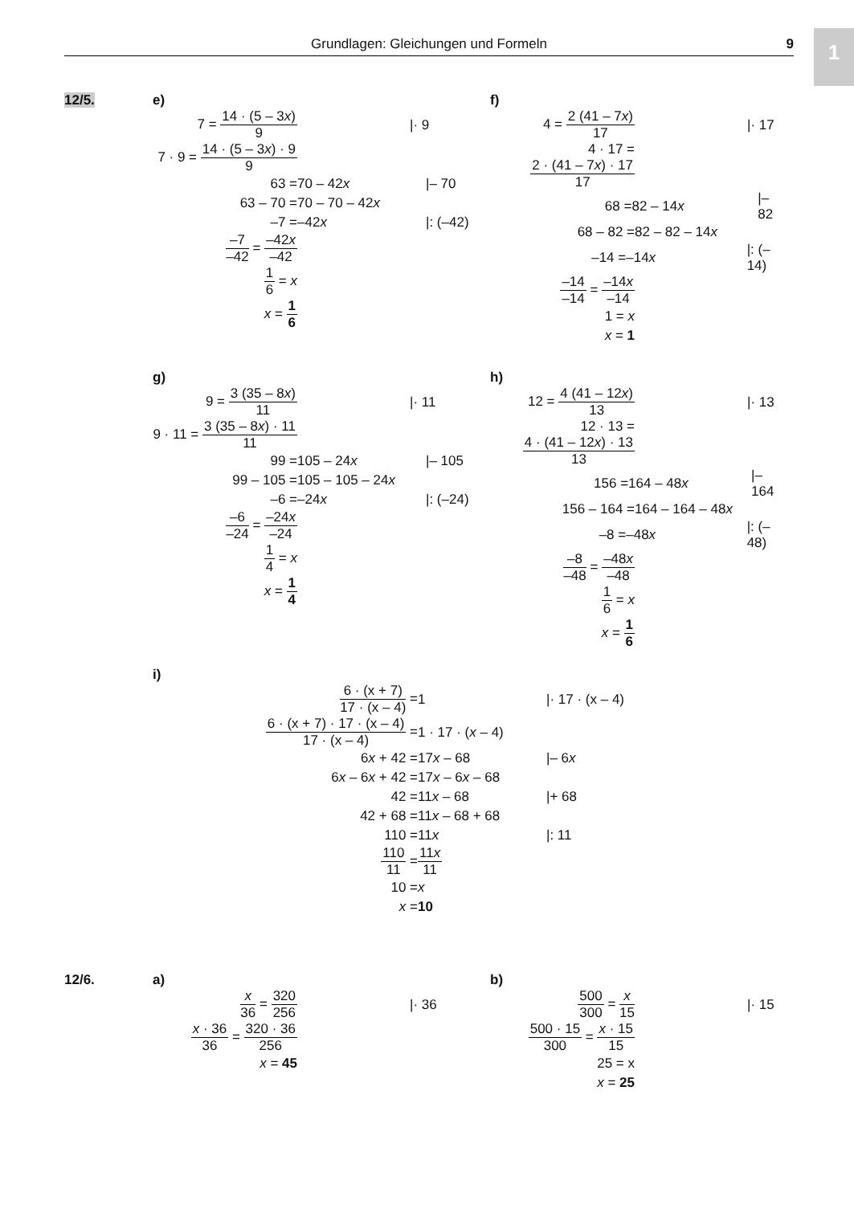Grundlagen: Gleichungen und Formeln 9 1
12/5.
e)
7 = 14 · (5 – 3x) 9 |· 9
7 · 9 = 14 · (5 – 3x) · 9 9
63 = 70 – 42x |– 70
63 – 70 = 70 – 70 – 42x
–7 = –42x |: (–42)
–7 –42 = –42x –42
1 6 = x
x = 1 6
f)
4 = 2 (41 – 7x) 17 |· 17
4 · 17 = 2 · (41 – 7x) · 17 17
68 = 82 – 14x |– 82
68 – 82 = 82 – 82 – 14x
–14 = –14x |: (–14)
–14 –14 = –14x –14
1 = x
x = 1
g)
9 = 3 (35 – 8x) 11 |· 11
9 · 11 = 3 (35 – 8x) · 11 11
99 = 105 – 24x |– 105
99 – 105 = 105 – 105 – 24x
–6 = –24x |: (–24)
–6 –24 = –24x –24
1 4 = x
x = 1 4
h)
12 = 4 (41 – 12x) 13 |· 13
12 · 13 = 4 · (41 – 12x) · 13 13
156 = 164 – 48x |– 164
156 – 164 = 164 – 164 – 48x
–8 = –48x |: (–48)
–8 –48 = –48x –48
1 6 = x
x = 1 6
i)
6 · (x + 7) 17 · (x – 4) = 1 |· 17 · (x – 4)
6 · (x + 7) · 17 · (x – 4) 17 · (x – 4) = 1 · 17 · (x – 4)
6x + 42 = 17x – 68 |– 6x
6x – 6x + 42 = 17x – 6x – 68
42 = 11x – 68 |+ 68
42 + 68 = 11x – 68 + 68
110 = 11x |: 11
110 11 = 11x 11
10 = x
x = 10
12/6.
a)
x 36 = 320 256 |· 36
x · 36 36 = 320 · 36 256
x = 45
b)
500 300 = x 15 |· 15
500 · 15 300 = x · 15 15
25 = x
x = 25